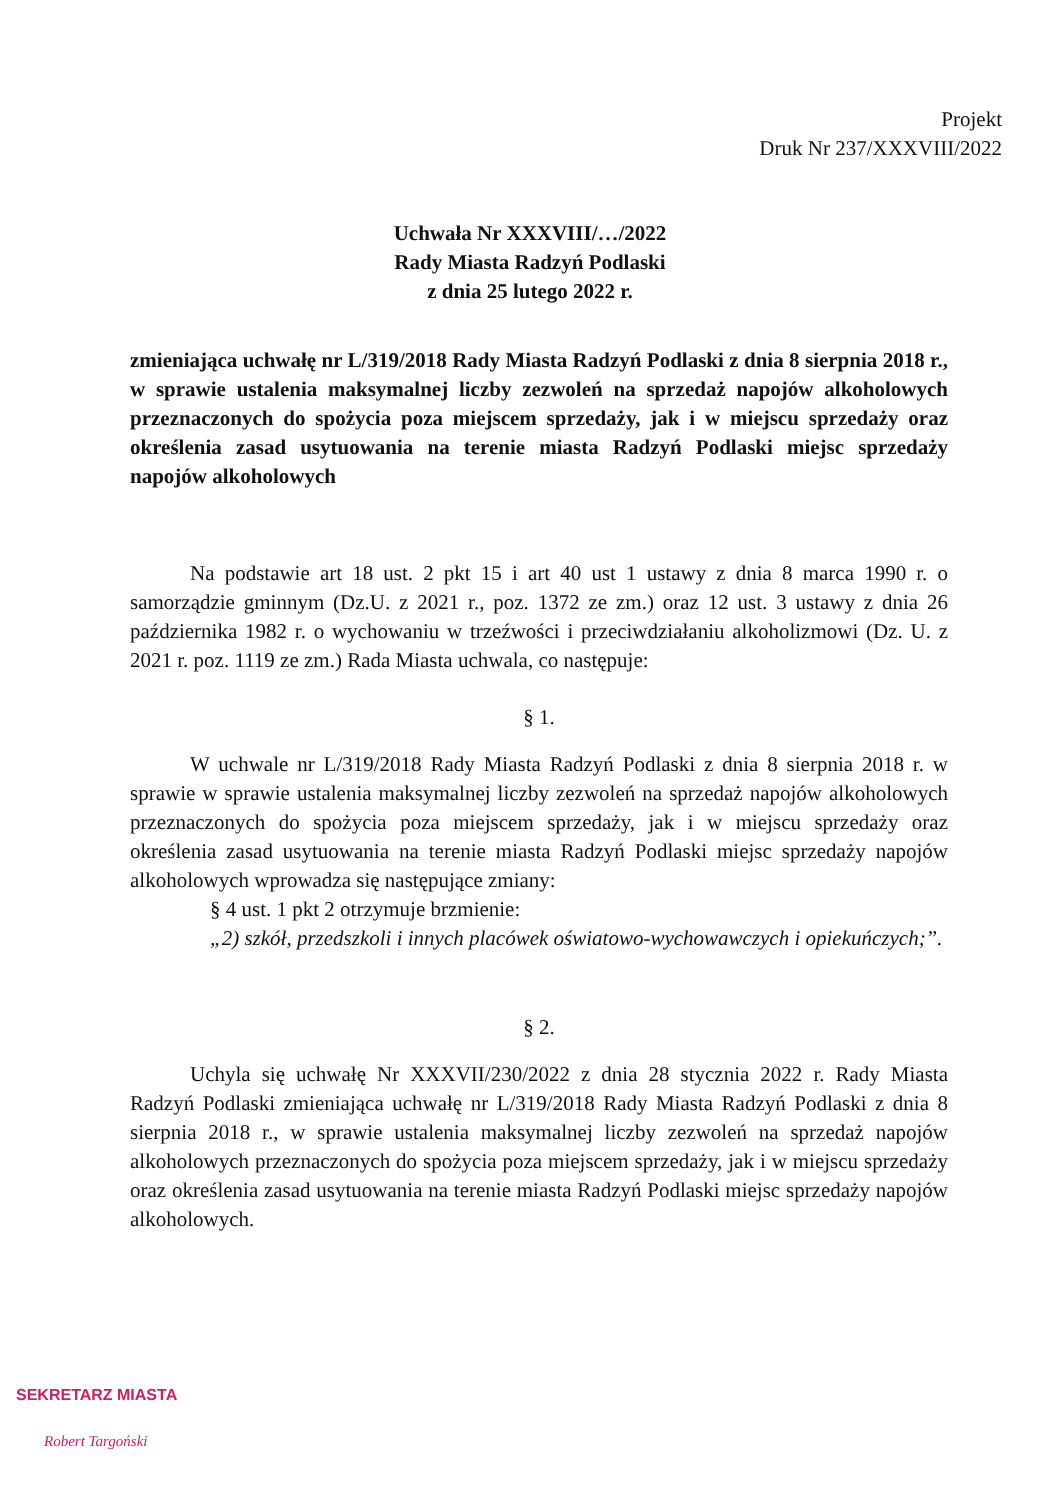Projekt
Druk Nr 237/XXXVIII/2022
Uchwała Nr XXXVIII/…/2022
Rady Miasta Radzyń Podlaski
z dnia 25 lutego 2022 r.
zmieniająca uchwałę nr L/319/2018 Rady Miasta Radzyń Podlaski z dnia 8 sierpnia 2018 r., w sprawie ustalenia maksymalnej liczby zezwoleń na sprzedaż napojów alkoholowych przeznaczonych do spożycia poza miejscem sprzedaży, jak i w miejscu sprzedaży oraz określenia zasad usytuowania na terenie miasta Radzyń Podlaski miejsc sprzedaży napojów alkoholowych
Na podstawie art 18 ust. 2 pkt 15 i art 40 ust 1 ustawy z dnia 8 marca 1990 r. o samorządzie gminnym (Dz.U. z 2021 r., poz. 1372 ze zm.) oraz 12 ust. 3 ustawy z dnia 26 października 1982 r. o wychowaniu w trzeźwości i przeciwdziałaniu alkoholizmowi (Dz. U. z 2021 r. poz. 1119 ze zm.) Rada Miasta uchwala, co następuje:
§ 1.
W uchwale nr L/319/2018 Rady Miasta Radzyń Podlaski z dnia 8 sierpnia 2018 r. w sprawie w sprawie ustalenia maksymalnej liczby zezwoleń na sprzedaż napojów alkoholowych przeznaczonych do spożycia poza miejscem sprzedaży, jak i w miejscu sprzedaży oraz określenia zasad usytuowania na terenie miasta Radzyń Podlaski miejsc sprzedaży napojów alkoholowych wprowadza się następujące zmiany:
§ 4 ust. 1 pkt 2 otrzymuje brzmienie:
„2) szkół, przedszkoli i innych placówek oświatowo-wychowawczych i opiekuńczych;”.
§ 2.
Uchyla się uchwałę Nr XXXVII/230/2022 z dnia 28 stycznia 2022 r. Rady Miasta Radzyń Podlaski zmieniająca uchwałę nr L/319/2018 Rady Miasta Radzyń Podlaski z dnia 8 sierpnia 2018 r., w sprawie ustalenia maksymalnej liczby zezwoleń na sprzedaż napojów alkoholowych przeznaczonych do spożycia poza miejscem sprzedaży, jak i w miejscu sprzedaży oraz określenia zasad usytuowania na terenie miasta Radzyń Podlaski miejsc sprzedaży napojów alkoholowych.
SEKRETARZ MIASTA
Robert Targoński